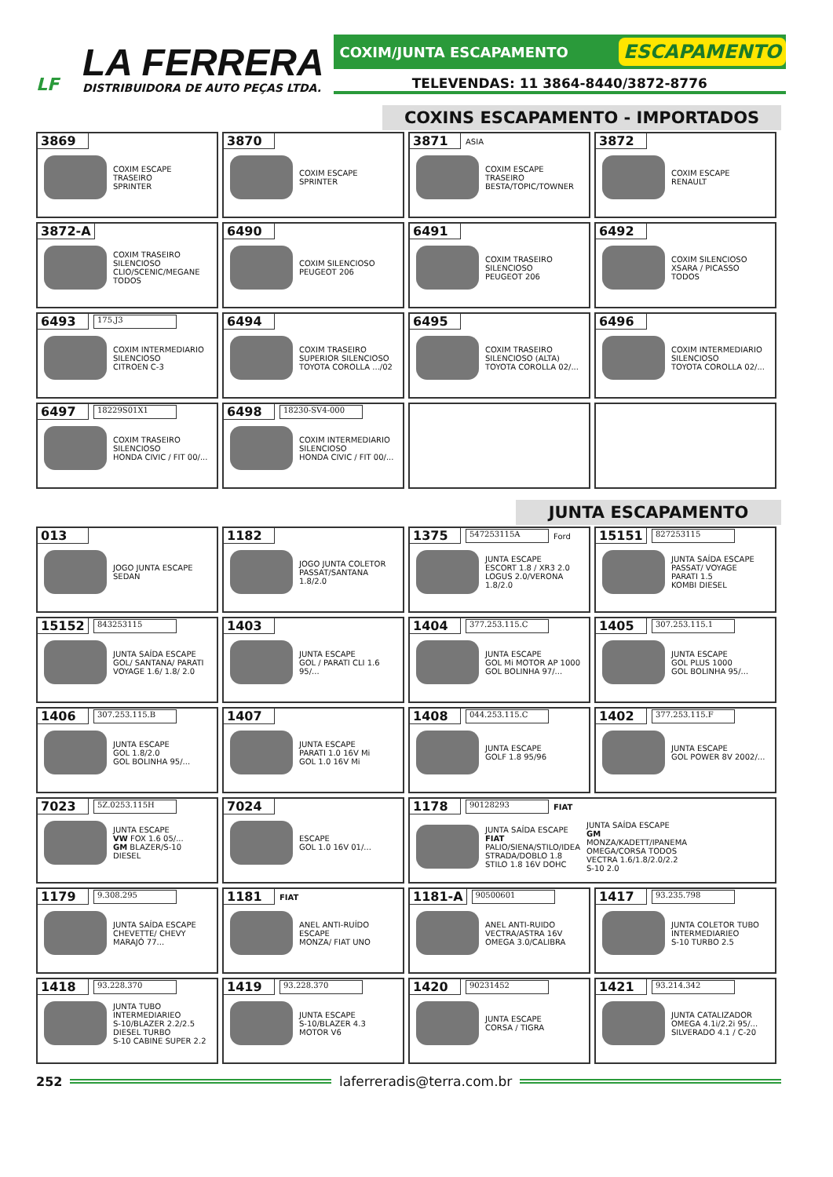LF
LA FERRERA
DISTRIBUIDORA DE AUTO PEÇAS LTDA.
COXIM/JUNTA ESCAPAMENTO ESCAPAMENTO
TELEVENDAS: 11 3864-8440/3872-8776
COXINS ESCAPAMENTO - IMPORTADOS
3869
COXIM ESCAPE
TRASEIRO
SPRINTER
3870
COXIM ESCAPE
SPRINTER
3871 ASIA
COXIM ESCAPE
TRASEIRO
BESTA/TOPIC/TOWNER
3872
COXIM ESCAPE
RENAULT
3872-A
COXIM TRASEIRO
SILENCIOSO
CLIO/SCENIC/MEGANE
TODOS
6490
COXIM SILENCIOSO
PEUGEOT 206
6491
COXIM TRASEIRO
SILENCIOSO
PEUGEOT 206
6492
COXIM SILENCIOSO
XSARA / PICASSO
TODOS
6493 175.J3
COXIM INTERMEDIARIO
SILENCIOSO
CITROEN C-3
6494
COXIM TRASEIRO
SUPERIOR SILENCIOSO
TOYOTA COROLLA .../02
6495
COXIM TRASEIRO
SILENCIOSO (ALTA)
TOYOTA COROLLA 02/...
6496
COXIM INTERMEDIARIO
SILENCIOSO
TOYOTA COROLLA 02/...
6497 18229S01X1
COXIM TRASEIRO
SILENCIOSO
HONDA CIVIC / FIT 00/...
6498 18230-SV4-000
COXIM INTERMEDIARIO
SILENCIOSO
HONDA CIVIC / FIT 00/...
JUNTA ESCAPAMENTO
013
JOGO JUNTA ESCAPE
SEDAN
1182
JOGO JUNTA COLETOR
PASSAT/SANTANA 1.8/2.0
1375 547253115A Ford
JUNTA ESCAPE
ESCORT 1.8 / XR3 2.0
LOGUS 2.0/VERONA 1.8/2.0
15151 827253115
JUNTA SAÍDA ESCAPE
PASSAT/ VOYAGE
PARATI 1.5
KOMBI DIESEL
15152 843253115
JUNTA SAÍDA ESCAPE
GOL/ SANTANA/ PARATI
VOYAGE 1.6/ 1.8/ 2.0
1403
JUNTA ESCAPE
GOL / PARATI CLI 1.6 95/...
1404 377.253.115.C
JUNTA ESCAPE
GOL Mi MOTOR AP 1000
GOL BOLINHA 97/...
1405 307.253.115.1
JUNTA ESCAPE
GOL PLUS 1000
GOL BOLINHA 95/...
1406 307.253.115.B
JUNTA ESCAPE
GOL 1.8/2.0
GOL BOLINHA 95/...
1407
JUNTA ESCAPE
PARATI 1.0 16V Mi
GOL 1.0 16V Mi
1408 044.253.115.C
JUNTA ESCAPE
GOLF 1.8 95/96
1402 377.253.115.F
JUNTA ESCAPE
GOL POWER 8V 2002/...
7023 5Z.0253.115H
JUNTA ESCAPE
VW FOX 1.6 05/...
GM BLAZER/S-10 DIESEL
7024
ESCAPE
GOL 1.0 16V 01/...
1178 90128293 FIAT
JUNTA SAÍDA ESCAPE
FIAT
PALIO/SIENA/STILO/IDEA
STRADA/DOBLO 1.8
STILO 1.8 16V DOHC
JUNTA SAÍDA ESCAPE
GM
MONZA/KADETT/IPANEMA
OMEGA/CORSA TODOS
VECTRA 1.6/1.8/2.0/2.2
S-10 2.0
1179 9.308.295
JUNTA SAÍDA ESCAPE
CHEVETTE/ CHEVY
MARAJÓ 77...
1181 FIAT
ANEL ANTI-RUÍDO
ESCAPE
MONZA/ FIAT UNO
1181-A 90500601
ANEL ANTI-RUIDO
VECTRA/ASTRA 16V
OMEGA 3.0/CALIBRA
1417 93.235.798
JUNTA COLETOR TUBO
INTERMEDIARIEO
S-10 TURBO 2.5
1418 93.228.370
JUNTA TUBO
INTERMEDIARIEO
S-10/BLAZER 2.2/2.5
DIESEL TURBO
S-10 CABINE SUPER 2.2
1419 93.228.370
JUNTA ESCAPE
S-10/BLAZER 4.3
MOTOR V6
1420 90231452
JUNTA ESCAPE
CORSA / TIGRA
1421 93.214.342
JUNTA CATALIZADOR
OMEGA 4.1i/2.2i 95/...
SILVERADO 4.1 / C-20
252 laferreradis@terra.com.br